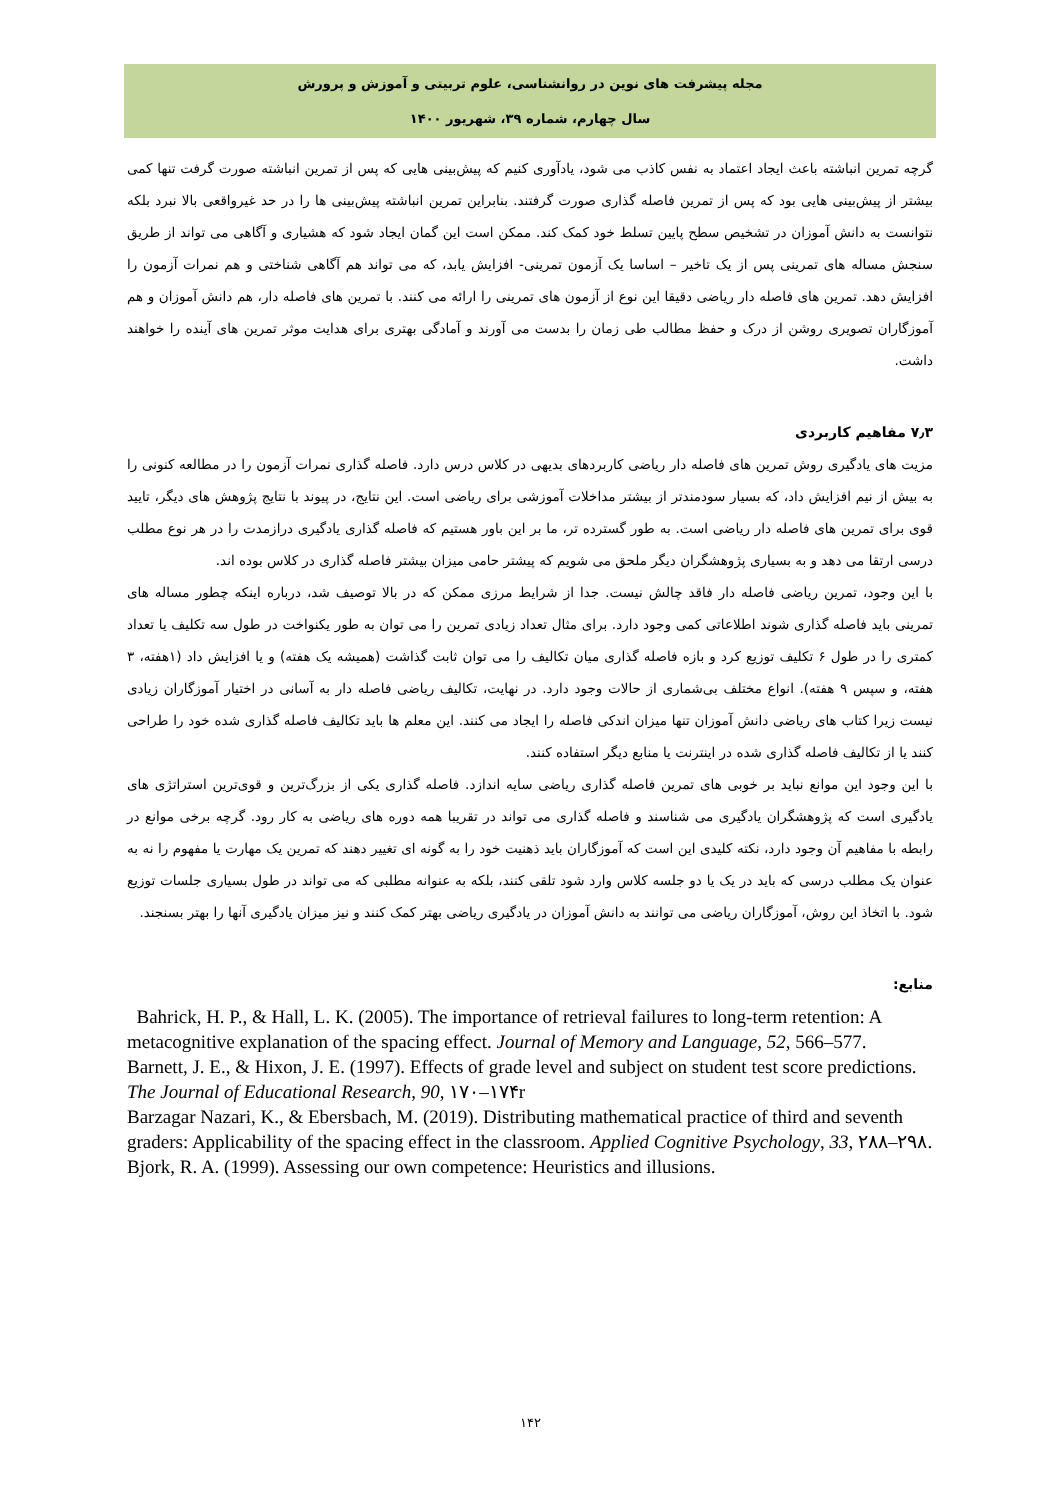مجله پیشرفت های نوین در روانشناسی، علوم تربیتی و آموزش و پرورش
سال چهارم، شماره ۳۹، شهریور ۱۴۰۰
گرچه تمرین انباشته باعث ایجاد اعتماد به نفس کاذب می شود، یادآوری کنیم که پیش‌بینی هایی که پس از تمرین انباشته صورت گرفت تنها کمی بیشتر از پیش‌بینی هایی بود که پس از تمرین فاصله گذاری صورت گرفتند. بنابراین تمرین انباشته پیش‌بینی ها را در حد غیرواقعی بالا نبرد بلکه نتوانست به دانش آموزان در تشخیص سطح پایین تسلط خود کمک کند. ممکن است این گمان ایجاد شود که هشیاری و آگاهی می تواند از طریق سنجش مساله های تمرینی پس از یک تاخیر – اساسا یک آزمون تمرینی- افزایش یابد، که می تواند هم آگاهی شناختی و هم نمرات آزمون را افزایش دهد. تمرین های فاصله دار ریاضی دقیقا این نوع از آزمون های تمرینی را ارائه می کنند. با تمرین های فاصله دار، هم دانش آموزان و هم آموزگاران تصویری روشن از درک و حفظ مطالب طی زمان را بدست می آورند و آمادگی بهتری برای هدایت موثر تمرین های آینده را خواهند داشت.
۷٫۳ مفاهیم کاربردی
مزیت های یادگیری روش تمرین های فاصله دار ریاضی کاربردهای بدیهی در کلاس درس دارد. فاصله گذاری نمرات آزمون را در مطالعه کنونی را به بیش از نیم افزایش داد، که بسیار سودمندتر از بیشتر مداخلات آموزشی برای ریاضی است. این نتایج، در پیوند با نتایج پژوهش های دیگر، تایید قوی برای تمرین های فاصله دار ریاضی است. به طور گسترده تر، ما بر این باور هستیم که فاصله گذاری یادگیری درازمدت را در هر نوع مطلب درسی ارتقا می دهد و به بسیاری پژوهشگران دیگر ملحق می شویم که پیشتر حامی میزان بیشتر فاصله گذاری در کلاس بوده اند.
با این وجود، تمرین ریاضی فاصله دار فاقد چالش نیست. جدا از شرایط مرزی ممکن که در بالا توصیف شد، درباره اینکه چطور مساله های تمرینی باید فاصله گذاری شوند اطلاعاتی کمی وجود دارد. برای مثال تعداد زیادی تمرین را می توان به طور یکنواخت در طول سه تکلیف یا تعداد کمتری را در طول ۶ تکلیف توزیع کرد و بازه فاصله گذاری میان تکالیف را می توان ثابت گذاشت (همیشه یک هفته) و یا افزایش داد (۱هفته، ۳ هفته، و سپس ۹ هفته). انواع مختلف بی‌شماری از حالات وجود دارد. در نهایت، تکالیف ریاضی فاصله دار به آسانی در اختیار آموزگاران زیادی نیست زیرا کتاب های ریاضی دانش آموزان تنها میزان اندکی فاصله را ایجاد می کنند. این معلم ها باید تکالیف فاصله گذاری شده خود را طراحی کنند یا از تکالیف فاصله گذاری شده در اینترنت یا منابع دیگر استفاده کنند.
با این وجود این موانع نباید بر خوبی های تمرین فاصله گذاری ریاضی سایه اندازد. فاصله گذاری یکی از بزرگ‌ترین و قوی‌ترین استراتژی های یادگیری است که پژوهشگران یادگیری می شناسند و فاصله گذاری می تواند در تقریبا همه دوره های ریاضی به کار رود. گرچه برخی موانع در رابطه با مفاهیم آن وجود دارد، نکته کلیدی این است که آموزگاران باید ذهنیت خود را به گونه ای تغییر دهند که تمرین یک مهارت یا مفهوم را نه به عنوان یک مطلب درسی که باید در یک یا دو جلسه کلاس وارد شود تلقی کنند، بلکه به عنوانه مطلبی که می تواند در طول بسیاری جلسات توزیع شود. با اتخاذ این روش، آموزگاران ریاضی می توانند به دانش آموزان در یادگیری ریاضی بهتر کمک کنند و نیز میزان یادگیری آنها را بهتر بسنجند.
منابع:
Bahrick, H. P., & Hall, L. K. (2005). The importance of retrieval failures to long-term retention: A metacognitive explanation of the spacing effect. Journal of Memory and Language, 52, 566–577.
Barnett, J. E., & Hixon, J. E. (1997). Effects of grade level and subject on student test score predictions. The Journal of Educational Research, 90, ۱۷۰–۱۷۴r
Barzagar Nazari, K., & Ebersbach, M. (2019). Distributing mathematical practice of third and seventh graders: Applicability of the spacing effect in the classroom. Applied Cognitive Psychology, 33, ۲۸۸–۲۹۸.
Bjork, R. A. (1999). Assessing our own competence: Heuristics and illusions.
۱۴۲